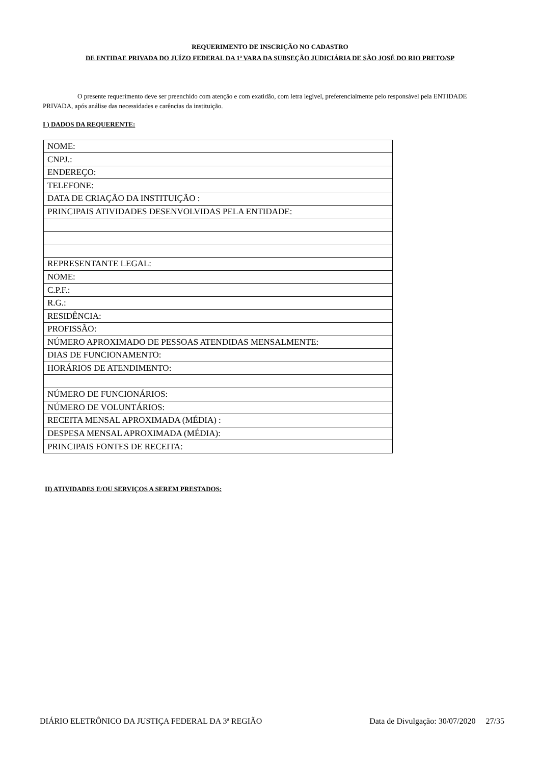REQUERIMENTO DE INSCRIÇÃO NO CADASTRO
DE ENTIDAE PRIVADA DO JUÍZO FEDERAL DA 1ª VARA DA SUBSEÇÃO JUDICIÁRIA DE SÃO JOSÉ DO RIO PRETO/SP
O presente requerimento deve ser preenchido com atenção e com exatidão, com letra legível, preferencialmente pelo responsável pela ENTIDADE PRIVADA, após análise das necessidades e carências da instituição.
I ) DADOS DA REQUERENTE:
| NOME: |
| CNPJ.: |
| ENDEREÇO: |
| TELEFONE: |
| DATA DE CRIAÇÃO DA INSTITUIÇÃO : |
| PRINCIPAIS ATIVIDADES DESENVOLVIDAS PELA ENTIDADE: |
| REPRESENTANTE LEGAL: |
| NOME: |
| C.P.F.: |
| R.G.: |
| RESIDÊNCIA: |
| PROFISSÃO: |
| NÚMERO APROXIMADO DE PESSOAS ATENDIDAS MENSALMENTE: |
| DIAS DE FUNCIONAMENTO: |
| HORÁRIOS DE ATENDIMENTO: |
| NÚMERO DE FUNCIONÁRIOS: |
| NÚMERO DE VOLUNTÁRIOS: |
| RECEITA MENSAL APROXIMADA (MÉDIA) : |
| DESPESA MENSAL APROXIMADA (MÉDIA): |
| PRINCIPAIS FONTES DE RECEITA: |
II) ATIVIDADES E/OU SERVIÇOS A SEREM PRESTADOS:
DIÁRIO ELETRÔNICO DA JUSTIÇA FEDERAL DA 3ª REGIÃO Data de Divulgação: 30/07/2020 27/35